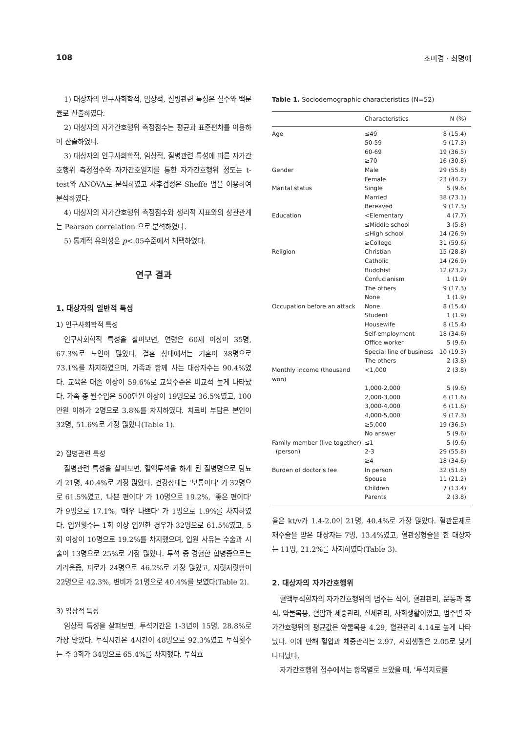108 조미경 · 최명애
1) 대상자의 인구사회학적, 임상적, 질병관련 특성은 실수와 백분율로 산출하였다.
2) 대상자의 자가간호행위 측정점수는 평균과 표준편차를 이용하여 산출하였다.
3) 대상자의 인구사회학적, 임상적, 질병관련 특성에 따른 자가간호행위 측정점수와 자가간호일지를 통한 자가간호행위 정도는 t-test와 ANOVA로 분석하였고 사후검정은 Sheffe 법을 이용하여 분석하였다.
4) 대상자의 자가간호행위 측정점수와 생리적 지표와의 상관관계는 Pearson correlation 으로 분석하였다.
5) 통계적 유의성은 p<.05수준에서 채택하였다.
연구 결과
1. 대상자의 일반적 특성
1) 인구사회학적 특성
인구사회학적 특성을 살펴보면, 연령은 60세 이상이 35명, 67.3%로 노인이 많았다. 결혼 상태에서는 기혼이 38명으로 73.1%를 차지하였으며, 가족과 함께 사는 대상자수는 90.4%였다. 교육은 대졸 이상이 59.6%로 교육수준은 비교적 높게 나타났다. 가족 총 월수입은 500만원 이상이 19명으로 36.5%였고, 100만원 이하가 2명으로 3.8%를 차지하였다. 치료비 부담은 본인이 32명, 51.6%로 가장 많았다(Table 1).
2) 질병관련 특성
질병관련 특성을 살펴보면, 혈액투석을 하게 된 질병명으로 당뇨가 21명, 40.4%로 가장 많았다. 건강상태는 '보통이다' 가 32명으로 61.5%였고, '나쁜 편이다' 가 10명으로 19.2%, '좋은 편이다' 가 9명으로 17.1%, '매우 나쁘다' 가 1명으로 1.9%를 차지하였다. 입원횟수는 1회 이상 입원한 경우가 32명으로 61.5%였고, 5회 이상이 10명으로 19.2%를 차지했으며, 입원 사유는 수술과 시술이 13명으로 25%로 가장 많았다. 투석 중 경험한 합병증으로는 가려움증, 피로가 24명으로 46.2%로 가장 많았고, 저릿저릿함이 22명으로 42.3%, 변비가 21명으로 40.4%를 보였다(Table 2).
3) 임상적 특성
임상적 특성을 살펴보면, 투석기간은 1-3년이 15명, 28.8%로 가장 많았다. 투석시간은 4시간이 48명으로 92.3%였고 투석횟수는 주 3회가 34명으로 65.4%를 차지했다. 투석효
Table 1. Sociodemographic characteristics (N=52)
| | Characteristics | N (%) |
| --- | --- | --- |
| Age | ≤49 | 8 (15.4) |
| | 50-59 | 9 (17.3) |
| | 60-69 | 19 (36.5) |
| | ≥70 | 16 (30.8) |
| Gender | Male | 29 (55.8) |
| | Female | 23 (44.2) |
| Marital status | Single | 5 (9.6) |
| | Married | 38 (73.1) |
| | Bereaved | 9 (17.3) |
| Education | <Elementary | 4 (7.7) |
| | ≤Middle school | 3 (5.8) |
| | ≤High school | 14 (26.9) |
| | ≥College | 31 (59.6) |
| Religion | Christian | 15 (28.8) |
| | Catholic | 14 (26.9) |
| | Buddhist | 12 (23.2) |
| | Confucianism | 1 (1.9) |
| | The others | 9 (17.3) |
| | None | 1 (1.9) |
| Occupation before an attack | None | 8 (15.4) |
| | Student | 1 (1.9) |
| | Housewife | 8 (15.4) |
| | Self-employment | 18 (34.6) |
| | Office worker | 5 (9.6) |
| | Special line of business | 10 (19.3) |
| | The others | 2 (3.8) |
| Monthly income (thousand won) | <1,000 | 2 (3.8) |
| | 1,000-2,000 | 5 (9.6) |
| | 2,000-3,000 | 6 (11.6) |
| | 3,000-4,000 | 6 (11.6) |
| | 4,000-5,000 | 9 (17.3) |
| | ≥5,000 | 19 (36.5) |
| | No answer | 5 (9.6) |
| Family member (live together) | ≤1 | 5 (9.6) |
| (person) | 2-3 | 29 (55.8) |
| | ≥4 | 18 (34.6) |
| Burden of doctor's fee | In person | 32 (51.6) |
| | Spouse | 11 (21.2) |
| | Children | 7 (13.4) |
| | Parents | 2 (3.8) |
율은 kt/v가 1.4-2.0이 21명, 40.4%로 가장 많았다. 혈관문제로 재수술을 받은 대상자는 7명, 13.4%였고, 혈관성형술을 한 대상자는 11명, 21.2%를 차지하였다(Table 3).
2. 대상자의 자가간호행위
혈액투석환자의 자가간호행위의 범주는 식이, 혈관관리, 운동과 휴식, 약물복용, 혈압과 체중관리, 신체관리, 사회생활이었고, 범주별 자가간호행위의 평균값은 약물복용 4.29, 혈관관리 4.14로 높게 나타났다. 이에 반해 혈압과 체중관리는 2.97, 사회생활은 2.05로 낮게 나타났다.
자가간호행위 점수에서는 항목별로 보았을 때, '투석치료를